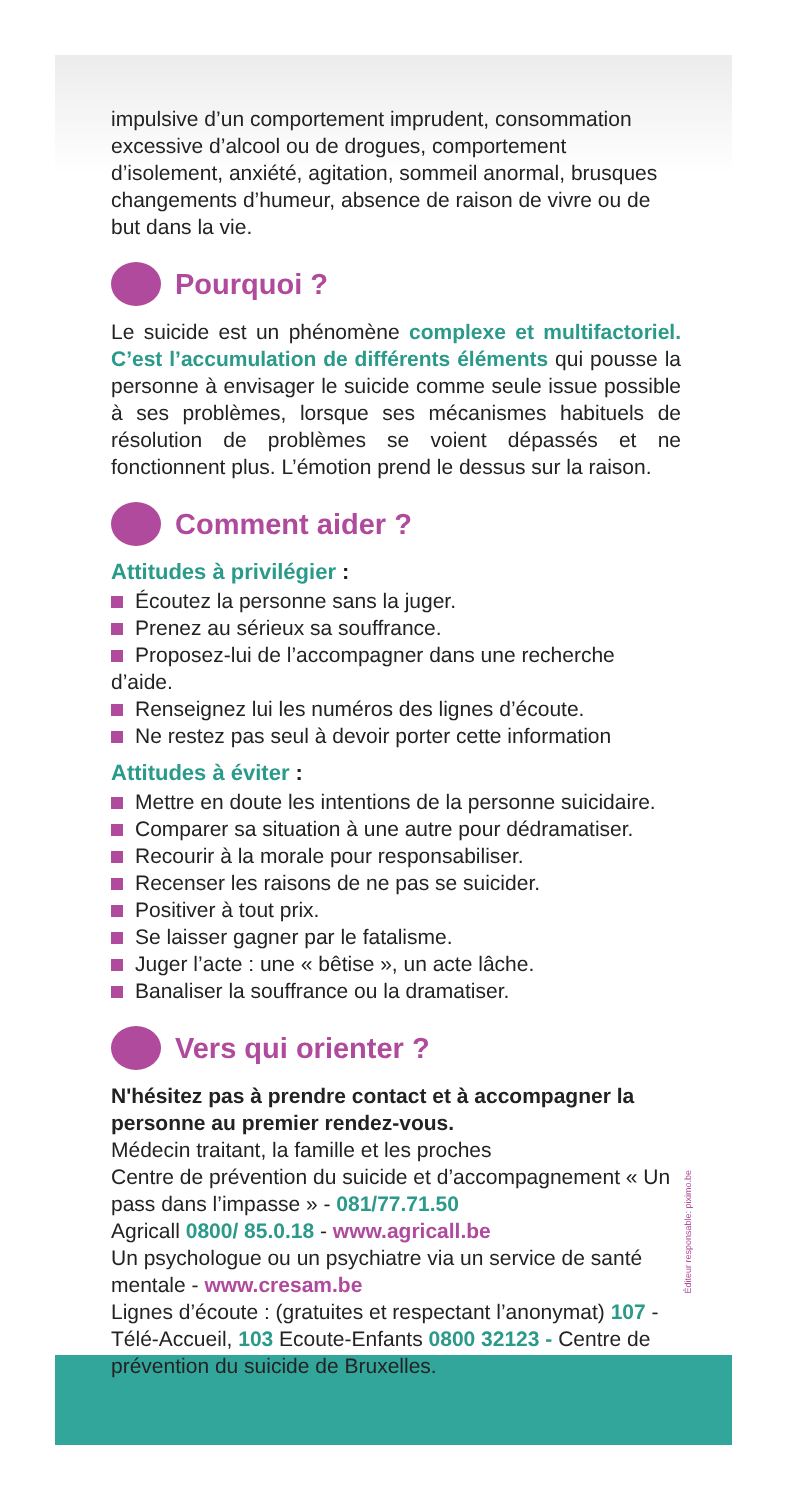impulsive d’un comportement imprudent, consommation excessive d’alcool ou de drogues, comportement d’isolement, anxiété, agitation, sommeil anormal, brusques changements d’humeur, absence de raison de vivre ou de but dans la vie.
Pourquoi ?
Le suicide est un phénomène complexe et multifactoriel. C’est l’accumulation de différents éléments qui pousse la personne à envisager le suicide comme seule issue possible à ses problèmes, lorsque ses mécanismes habituels de résolution de problèmes se voient dépassés et ne fonctionnent plus. L’émotion prend le dessus sur la raison.
Comment aider ?
Attitudes à privilégier :
Écoutez la personne sans la juger.
Prenez au sérieux sa souffrance.
Proposez-lui de l’accompagner dans une recherche d’aide.
Renseignez lui les numéros des lignes d’écoute.
Ne restez pas seul à devoir porter cette information
Attitudes à éviter :
Mettre en doute les intentions de la personne suicidaire.
Comparer sa situation à une autre pour dédramatiser.
Recourir à la morale pour responsabiliser.
Recenser les raisons de ne pas se suicider.
Positiver à tout prix.
Se laisser gagner par le fatalisme.
Juger l’acte : une « bêtise », un acte lâche.
Banaliser la souffrance ou la dramatiser.
Vers qui orienter ?
N'hésitez pas à prendre contact et à accompagner la personne au premier rendez-vous.
Médecin traitant, la famille et les proches
Centre de prévention du suicide et d’accompagnement « Un pass dans l’impasse » - 081/77.71.50
Agricall 0800/ 85.0.18 - www.agricall.be
Un psychologue ou un psychiatre via un service de santé mentale - www.cresam.be
Lignes d’écoute : (gratuites et respectant l’anonymat) 107 - Télé-Accueil, 103 Ecoute-Enfants 0800 32123 - Centre de prévention du suicide de Bruxelles.
Éditeur responsable: piximo.be